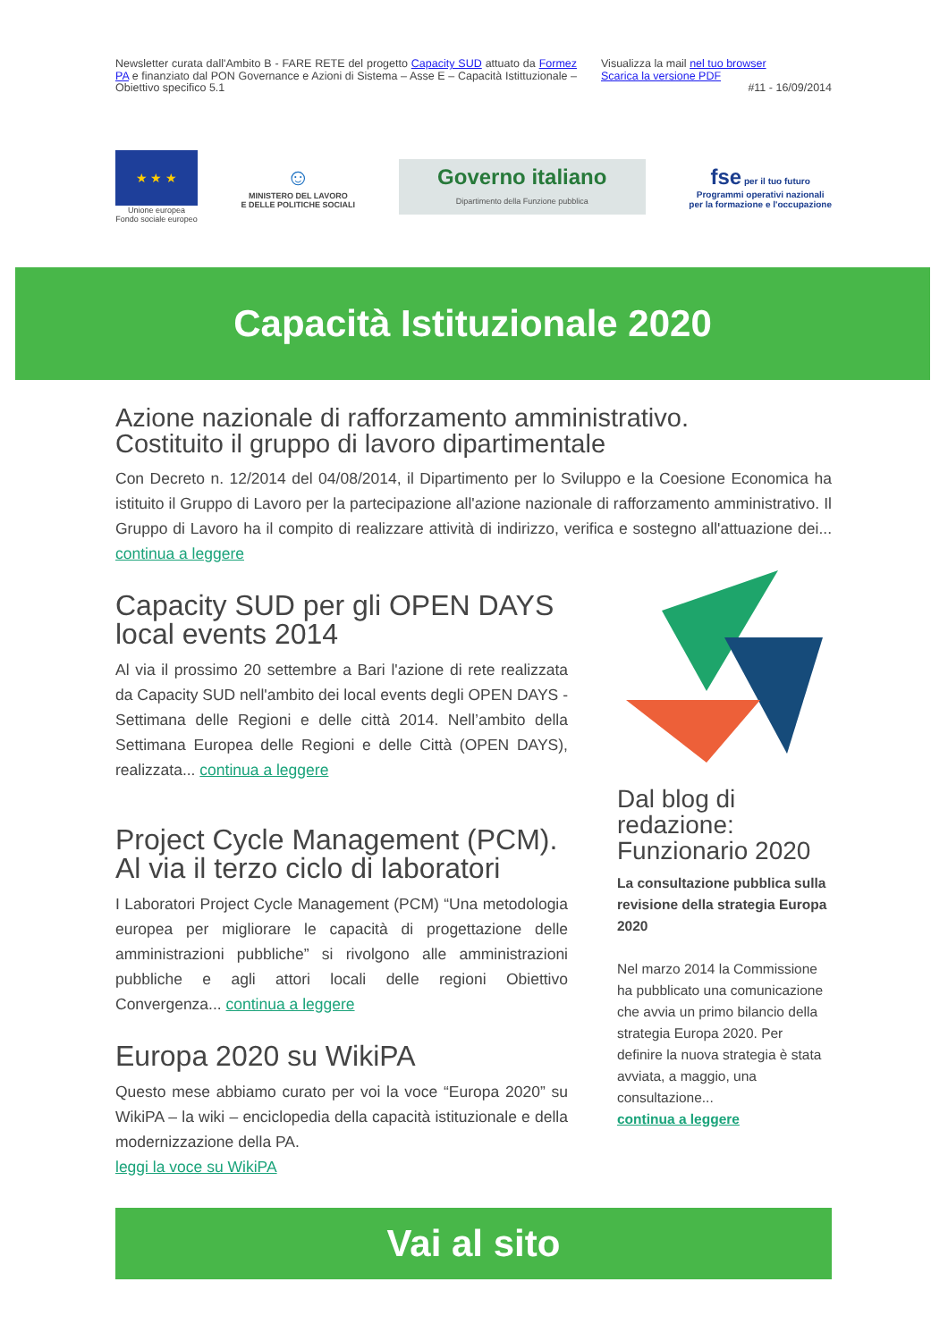Newsletter curata dall'Ambito B - FARE RETE del progetto Capacity SUD attuato da Formez PA e finanziato dal PON Governance e Azioni di Sistema – Asse E – Capacità Istittuzionale – Obiettivo specifico 5.1
Visualizza la mail nel tuo browser
Scarica la versione PDF
#11 - 16/09/2014
★ ★ ★
Unione europea
Fondo sociale europeo
☺
MINISTERO DEL LAVORO
E DELLE POLITICHE SOCIALI
Governo italiano
Dipartimento della Funzione pubblica
fse per il tuo futuro
Programmi operativi nazionali
per la formazione e l'occupazione
Capacità Istituzionale 2020
Azione nazionale di rafforzamento amministrativo.
Costituito il gruppo di lavoro dipartimentale
Con Decreto n. 12/2014 del 04/08/2014, il Dipartimento per lo Sviluppo e la Coesione Economica ha istituito il Gruppo di Lavoro per la partecipazione all'azione nazionale di rafforzamento amministrativo. Il Gruppo di Lavoro ha il compito di realizzare attività di indirizzo, verifica e sostegno all'attuazione dei... continua a leggere
Capacity SUD per gli OPEN DAYS local events 2014
Al via il prossimo 20 settembre a Bari l'azione di rete realizzata da Capacity SUD nell'ambito dei local events degli OPEN DAYS - Settimana delle Regioni e delle città 2014. Nell’ambito della Settimana Europea delle Regioni e delle Città (OPEN DAYS), realizzata... continua a leggere
Project Cycle Management (PCM). Al via il terzo ciclo di laboratori
I Laboratori Project Cycle Management (PCM) “Una metodologia europea per migliorare le capacità di progettazione delle amministrazioni pubbliche” si rivolgono alle amministrazioni pubbliche e agli attori locali delle regioni Obiettivo Convergenza... continua a leggere
Europa 2020 su WikiPA
Questo mese abbiamo curato per voi la voce “Europa 2020” su WikiPA – la wiki – enciclopedia della capacità istituzionale e della modernizzazione della PA.
leggi la voce su WikiPA
Dal blog di redazione: Funzionario 2020
La consultazione pubblica sulla revisione della strategia Europa 2020
Nel marzo 2014 la Commissione ha pubblicato una comunicazione che avvia un primo bilancio della strategia Europa 2020. Per definire la nuova strategia è stata avviata, a maggio, una consultazione...
continua a leggere
Vai al sito